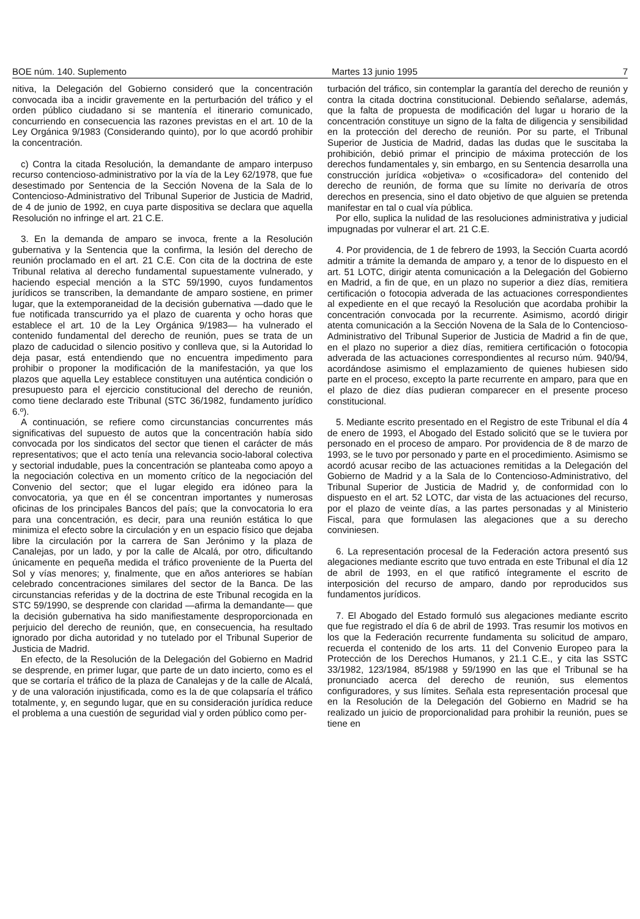BOE núm. 140. Suplemento Martes 13 junio 1995 7
nitiva, la Delegación del Gobierno consideró que la concentración convocada iba a incidir gravemente en la perturbación del tráfico y el orden público ciudadano si se mantenía el itinerario comunicado, concurriendo en consecuencia las razones previstas en el art. 10 de la Ley Orgánica 9/1983 (Considerando quinto), por lo que acordó prohibir la concentración.
c) Contra la citada Resolución, la demandante de amparo interpuso recurso contencioso-administrativo por la vía de la Ley 62/1978, que fue desestimado por Sentencia de la Sección Novena de la Sala de lo Contencioso-Administrativo del Tribunal Superior de Justicia de Madrid, de 4 de junio de 1992, en cuya parte dispositiva se declara que aquella Resolución no infringe el art. 21 C.E.
3. En la demanda de amparo se invoca, frente a la Resolución gubernativa y la Sentencia que la confirma, la lesión del derecho de reunión proclamado en el art. 21 C.E. Con cita de la doctrina de este Tribunal relativa al derecho fundamental supuestamente vulnerado, y haciendo especial mención a la STC 59/1990, cuyos fundamentos jurídicos se transcriben, la demandante de amparo sostiene, en primer lugar, que la extemporaneidad de la decisión gubernativa —dado que le fue notificada transcurrido ya el plazo de cuarenta y ocho horas que establece el art. 10 de la Ley Orgánica 9/1983— ha vulnerado el contenido fundamental del derecho de reunión, pues se trata de un plazo de caducidad o silencio positivo y conlleva que, si la Autoridad lo deja pasar, está entendiendo que no encuentra impedimento para prohibir o proponer la modificación de la manifestación, ya que los plazos que aquella Ley establece constituyen una auténtica condición o presupuesto para el ejercicio constitucional del derecho de reunión, como tiene declarado este Tribunal (STC 36/1982, fundamento jurídico 6.º).
A continuación, se refiere como circunstancias concurrentes más significativas del supuesto de autos que la concentración había sido convocada por los sindicatos del sector que tienen el carácter de más representativos; que el acto tenía una relevancia socio-laboral colectiva y sectorial indudable, pues la concentración se planteaba como apoyo a la negociación colectiva en un momento crítico de la negociación del Convenio del sector; que el lugar elegido era idóneo para la convocatoria, ya que en él se concentran importantes y numerosas oficinas de los principales Bancos del país; que la convocatoria lo era para una concentración, es decir, para una reunión estática lo que minimiza el efecto sobre la circulación y en un espacio físico que dejaba libre la circulación por la carrera de San Jerónimo y la plaza de Canalejas, por un lado, y por la calle de Alcalá, por otro, dificultando únicamente en pequeña medida el tráfico proveniente de la Puerta del Sol y vías menores; y, finalmente, que en años anteriores se habían celebrado concentraciones similares del sector de la Banca. De las circunstancias referidas y de la doctrina de este Tribunal recogida en la STC 59/1990, se desprende con claridad —afirma la demandante— que la decisión gubernativa ha sido manifiestamente desproporcionada en perjuicio del derecho de reunión, que, en consecuencia, ha resultado ignorado por dicha autoridad y no tutelado por el Tribunal Superior de Justicia de Madrid.
En efecto, de la Resolución de la Delegación del Gobierno en Madrid se desprende, en primer lugar, que parte de un dato incierto, como es el que se cortaría el tráfico de la plaza de Canalejas y de la calle de Alcalá, y de una valoración injustificada, como es la de que colapsaría el tráfico totalmente, y, en segundo lugar, que en su consideración jurídica reduce el problema a una cuestión de seguridad vial y orden público como per-
turbación del tráfico, sin contemplar la garantía del derecho de reunión y contra la citada doctrina constitucional. Debiendo señalarse, además, que la falta de propuesta de modificación del lugar u horario de la concentración constituye un signo de la falta de diligencia y sensibilidad en la protección del derecho de reunión. Por su parte, el Tribunal Superior de Justicia de Madrid, dadas las dudas que le suscitaba la prohibición, debió primar el principio de máxima protección de los derechos fundamentales y, sin embargo, en su Sentencia desarrolla una construcción jurídica «objetiva» o «cosificadora» del contenido del derecho de reunión, de forma que su límite no derivaría de otros derechos en presencia, sino el dato objetivo de que alguien se pretenda manifestar en tal o cual vía pública.
Por ello, suplica la nulidad de las resoluciones administrativa y judicial impugnadas por vulnerar el art. 21 C.E.
4. Por providencia, de 1 de febrero de 1993, la Sección Cuarta acordó admitir a trámite la demanda de amparo y, a tenor de lo dispuesto en el art. 51 LOTC, dirigir atenta comunicación a la Delegación del Gobierno en Madrid, a fin de que, en un plazo no superior a diez días, remitiera certificación o fotocopia adverada de las actuaciones correspondientes al expediente en el que recayó la Resolución que acordaba prohibir la concentración convocada por la recurrente. Asimismo, acordó dirigir atenta comunicación a la Sección Novena de la Sala de lo Contencioso-Administrativo del Tribunal Superior de Justicia de Madrid a fin de que, en el plazo no superior a diez días, remitiera certificación o fotocopia adverada de las actuaciones correspondientes al recurso núm. 940/94, acordándose asimismo el emplazamiento de quienes hubiesen sido parte en el proceso, excepto la parte recurrente en amparo, para que en el plazo de diez días pudieran comparecer en el presente proceso constitucional.
5. Mediante escrito presentado en el Registro de este Tribunal el día 4 de enero de 1993, el Abogado del Estado solicitó que se le tuviera por personado en el proceso de amparo. Por providencia de 8 de marzo de 1993, se le tuvo por personado y parte en el procedimiento. Asimismo se acordó acusar recibo de las actuaciones remitidas a la Delegación del Gobierno de Madrid y a la Sala de lo Contencioso-Administrativo, del Tribunal Superior de Justicia de Madrid y, de conformidad con lo dispuesto en el art. 52 LOTC, dar vista de las actuaciones del recurso, por el plazo de veinte días, a las partes personadas y al Ministerio Fiscal, para que formulasen las alegaciones que a su derecho conviniesen.
6. La representación procesal de la Federación actora presentó sus alegaciones mediante escrito que tuvo entrada en este Tribunal el día 12 de abril de 1993, en el que ratificó íntegramente el escrito de interposición del recurso de amparo, dando por reproducidos sus fundamentos jurídicos.
7. El Abogado del Estado formuló sus alegaciones mediante escrito que fue registrado el día 6 de abril de 1993. Tras resumir los motivos en los que la Federación recurrente fundamenta su solicitud de amparo, recuerda el contenido de los arts. 11 del Convenio Europeo para la Protección de los Derechos Humanos, y 21.1 C.E., y cita las SSTC 33/1982, 123/1984, 85/1988 y 59/1990 en las que el Tribunal se ha pronunciado acerca del derecho de reunión, sus elementos configuradores, y sus límites. Señala esta representación procesal que en la Resolución de la Delegación del Gobierno en Madrid se ha realizado un juicio de proporcionalidad para prohibir la reunión, pues se tiene en